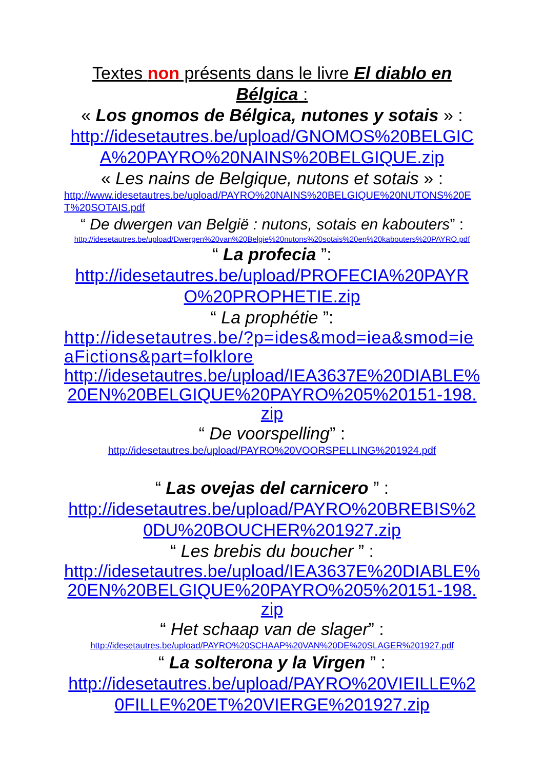Textes non présents dans le livre El diablo en Bélgica :
« Los gnomos de Bélgica, nutones y sotais » :
http://idesetautres.be/upload/GNOMOS%20BELGICA%20PAYRO%20NAINS%20BELGIQUE.zip
« Les nains de Belgique, nutons et sotais » :
http://www.idesetautres.be/upload/PAYRO%20NAINS%20BELGIQUE%20NUTONS%20ET%20SOTAIS.pdf
“ De dwergen van België : nutons, sotais en kabouters” :
http://idesetautres.be/upload/Dwergen%20van%20Belgie%20nutons%20sotais%20en%20kabouters%20PAYRO.pdf
“ La profecia ”:
http://idesetautres.be/upload/PROFECIA%20PAYRO%20PROPHETIE.zip
“ La prophétie ”:
http://idesetautres.be/?p=ides&mod=iea&smod=ieaFictions&part=folklore
http://idesetautres.be/upload/IEA3637E%20DIABLE%20EN%20BELGIQUE%20PAYRO%205%20151-198.zip
“ De voorspelling” :
http://idesetautres.be/upload/PAYRO%20VOORSPELLING%201924.pdf
“ Las ovejas del carnicero ” :
http://idesetautres.be/upload/PAYRO%20BREBIS%20DU%20BOUCHER%201927.zip
“ Les brebis du boucher ” :
http://idesetautres.be/upload/IEA3637E%20DIABLE%20EN%20BELGIQUE%20PAYRO%205%20151-198.zip
“ Het schaap van de slager” :
http://idesetautres.be/upload/PAYRO%20SCHAAP%20VAN%20DE%20SLAGER%201927.pdf
“ La solterona y la Virgen ” :
http://idesetautres.be/upload/PAYRO%20VIEILLE%20FILLE%20ET%20VIERGE%201927.zip